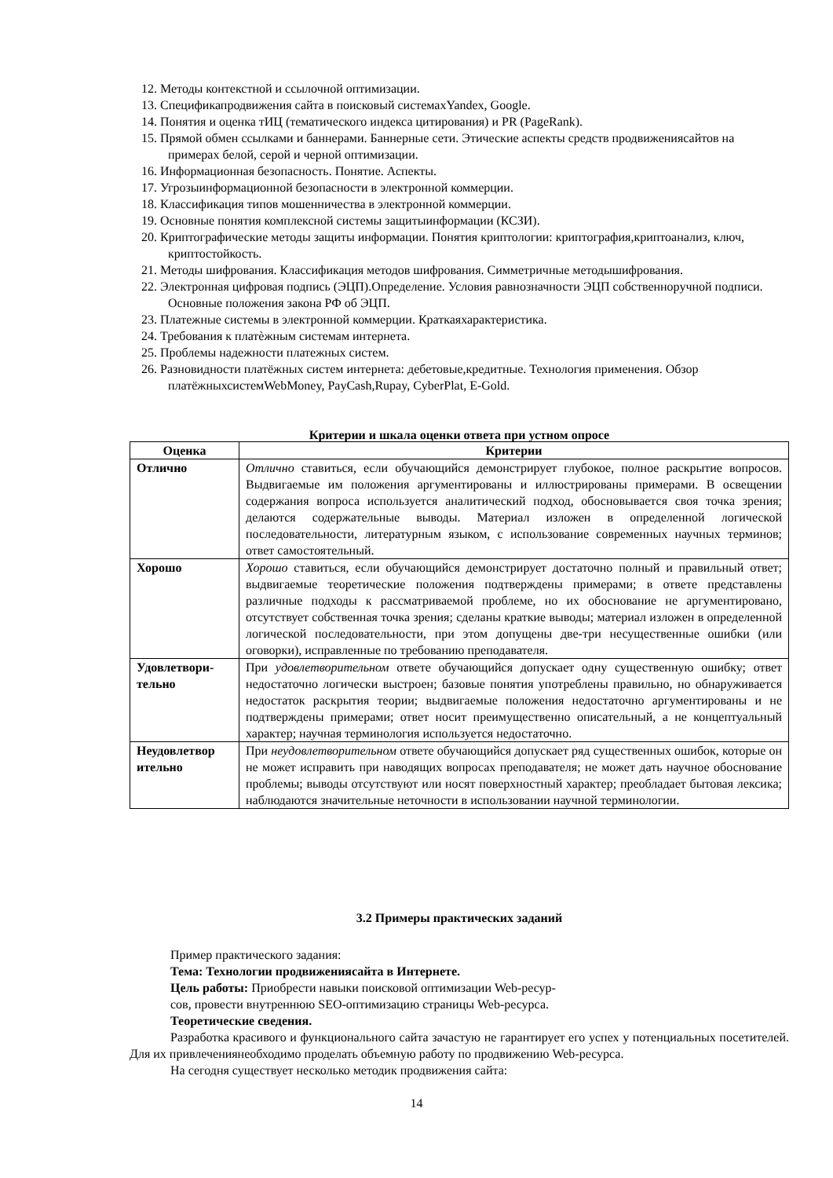12. Методы контекстной и ссылочной оптимизации.
13. Спецификапродвижения сайта в поисковый системахYandex, Google.
14. Понятия и оценка тИЦ (тематического индекса цитирования) и PR (PageRank).
15. Прямой обмен ссылками и баннерами. Баннерные сети. Этические аспекты средств продвижениясайтов на примерах белой, серой и черной оптимизации.
16. Информационная безопасность. Понятие. Аспекты.
17. Угрозыинформационной безопасности в электронной коммерции.
18. Классификация типов мошенничества в электронной коммерции.
19. Основные понятия комплексной системы защитыинформации (КСЗИ).
20. Криптографические методы защиты информации. Понятия криптологии: криптография,криптоанализ, ключ, криптостойкость.
21. Методы шифрования. Классификация методов шифрования. Симметричные методышифрования.
22. Электронная цифровая подпись (ЭЦП).Определение. Условия равнозначности ЭЦП собственноручной подписи. Основные положения закона РФ об ЭЦП.
23. Платежные системы в электронной коммерции. Краткаяхарактеристика.
24. Требования к платѐжным системам интернета.
25. Проблемы надежности платежных систем.
26. Разновидности платёжных систем интернета: дебетовые,кредитные. Технология применения. Обзор платёжныхсистемWebMoney, PayCash,Rupay, CyberPlat, E-Gold.
Критерии и шкала оценки ответа при устном опросе
| Оценка | Критерии |
| --- | --- |
| Отлично | Отлично ставиться, если обучающийся демонстрирует глубокое, полное раскрытие вопросов. Выдвигаемые им положения аргументированы и иллюстрированы примерами. В освещении содержания вопроса используется аналитический подход, обосновывается своя точка зрения; делаются содержательные выводы. Материал изложен в определенной логической последовательности, литературным языком, с использование современных научных терминов; ответ самостоятельный. |
| Хорошо | Хорошо ставиться, если обучающийся демонстрирует достаточно полный и правильный ответ; выдвигаемые теоретические положения подтверждены примерами; в ответе представлены различные подходы к рассматриваемой проблеме, но их обоснование не аргументировано, отсутствует собственная точка зрения; сделаны краткие выводы; материал изложен в определенной логической последовательности, при этом допущены две-три несущественные ошибки (или оговорки), исправленные по требованию преподавателя. |
| Удовлетвори-тельно | При удовлетворительном ответе обучающийся допускает одну существенную ошибку; ответ недостаточно логически выстроен; базовые понятия употреблены правильно, но обнаруживается недостаток раскрытия теории; выдвигаемые положения недостаточно аргументированы и не подтверждены примерами; ответ носит преимущественно описательный, а не концептуальный характер; научная терминология используется недостаточно. |
| Неудовлетвор ительно | При неудовлетворительном ответе обучающийся допускает ряд существенных ошибок, которые он не может исправить при наводящих вопросах преподавателя; не может дать научное обоснование проблемы; выводы отсутствуют или носят поверхностный характер; преобладает бытовая лексика; наблюдаются значительные неточности в использовании научной терминологии. |
3.2 Примеры практических заданий
Пример практического задания:
Тема: Технологии продвижениясайта в Интернете.
Цель работы: Приобрести навыки поисковой оптимизации Web-ресур-
сов, провести внутреннюю SEO-оптимизацию страницы Web-ресурса.
Теоретические сведения.
Разработка красивого и функционального сайта зачастую не гарантирует его успех у потенциальных посетителей. Для их привлечениянеобходимо проделать объемную работу по продвижению Web-ресурса.
На сегодня существует несколько методик продвижения сайта:
14